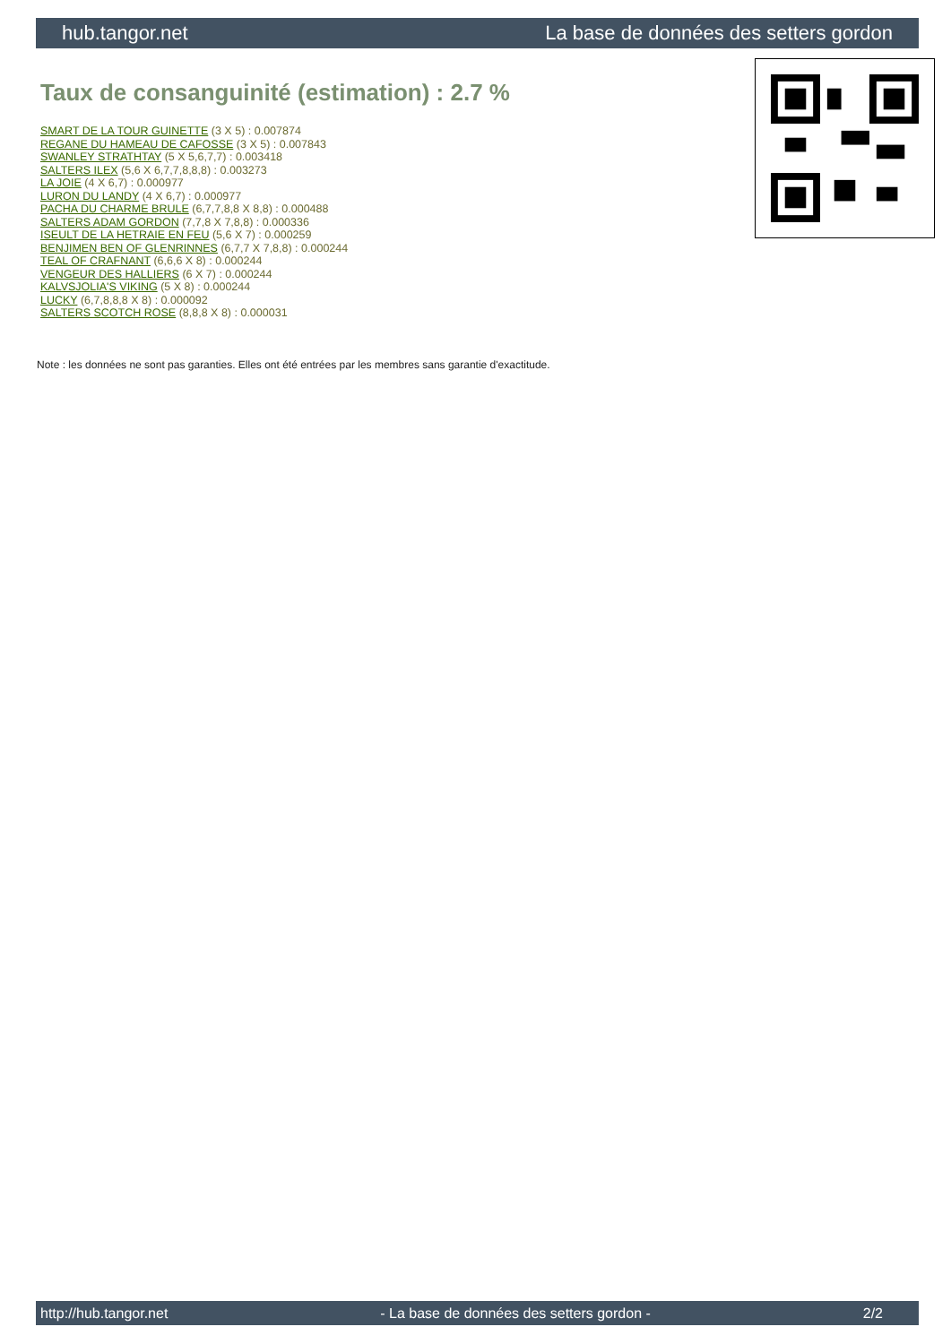hub.tangor.net La base de données des setters gordon
Taux de consanguinité (estimation) : 2.7 %
SMART DE LA TOUR GUINETTE (3 X 5) : 0.007874
REGANE DU HAMEAU DE CAFOSSE (3 X 5) : 0.007843
SWANLEY STRATHTAY (5 X 5,6,7,7) : 0.003418
SALTERS ILEX (5,6 X 6,7,7,8,8,8) : 0.003273
LA JOIE (4 X 6,7) : 0.000977
LURON DU LANDY (4 X 6,7) : 0.000977
PACHA DU CHARME BRULE (6,7,7,8,8 X 8,8) : 0.000488
SALTERS ADAM GORDON (7,7,8 X 7,8,8) : 0.000336
ISEULT DE LA HETRAIE EN FEU (5,6 X 7) : 0.000259
BENJIMEN BEN OF GLENRINNES (6,7,7 X 7,8,8) : 0.000244
TEAL OF CRAFNANT (6,6,6 X 8) : 0.000244
VENGEUR DES HALLIERS (6 X 7) : 0.000244
KALVSJOLIA'S VIKING (5 X 8) : 0.000244
LUCKY (6,7,8,8,8 X 8) : 0.000092
SALTERS SCOTCH ROSE (8,8,8 X 8) : 0.000031
Note : les données ne sont pas garanties. Elles ont été entrées par les membres sans garantie d'exactitude.
http://hub.tangor.net - La base de données des setters gordon - 2/2